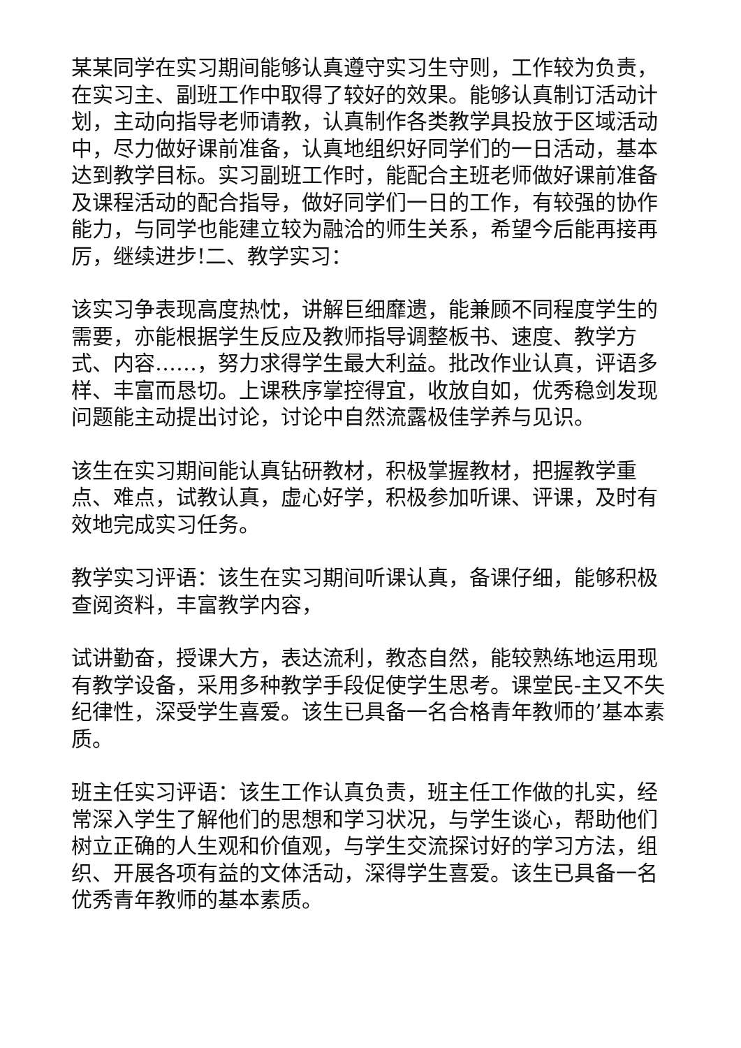某某同学在实习期间能够认真遵守实习生守则，工作较为负责，在实习主、副班工作中取得了较好的效果。能够认真制订活动计划，主动向指导老师请教，认真制作各类教学具投放于区域活动中，尽力做好课前准备，认真地组织好同学们的一日活动，基本达到教学目标。实习副班工作时，能配合主班老师做好课前准备及课程活动的配合指导，做好同学们一日的工作，有较强的协作能力，与同学也能建立较为融洽的师生关系，希望今后能再接再厉，继续进步!二、教学实习：
该实习争表现高度热忱，讲解巨细靡遗，能兼顾不同程度学生的需要，亦能根据学生反应及教师指导调整板书、速度、教学方式、内容……，努力求得学生最大利益。批改作业认真，评语多样、丰富而恳切。上课秩序掌控得宜，收放自如，优秀稳剑发现问题能主动提出讨论，讨论中自然流露极佳学养与见识。
该生在实习期间能认真钻研教材，积极掌握教材，把握教学重点、难点，试教认真，虚心好学，积极参加听课、评课，及时有效地完成实习任务。
教学实习评语：该生在实习期间听课认真，备课仔细，能够积极查阅资料，丰富教学内容，
试讲勤奋，授课大方，表达流利，教态自然，能较熟练地运用现有教学设备，采用多种教学手段促使学生思考。课堂民-主又不失纪律性，深受学生喜爱。该生已具备一名合格青年教师的’基本素质。
班主任实习评语：该生工作认真负责，班主任工作做的扎实，经常深入学生了解他们的思想和学习状况，与学生谈心，帮助他们树立正确的人生观和价值观，与学生交流探讨好的学习方法，组织、开展各项有益的文体活动，深得学生喜爱。该生已具备一名优秀青年教师的基本素质。